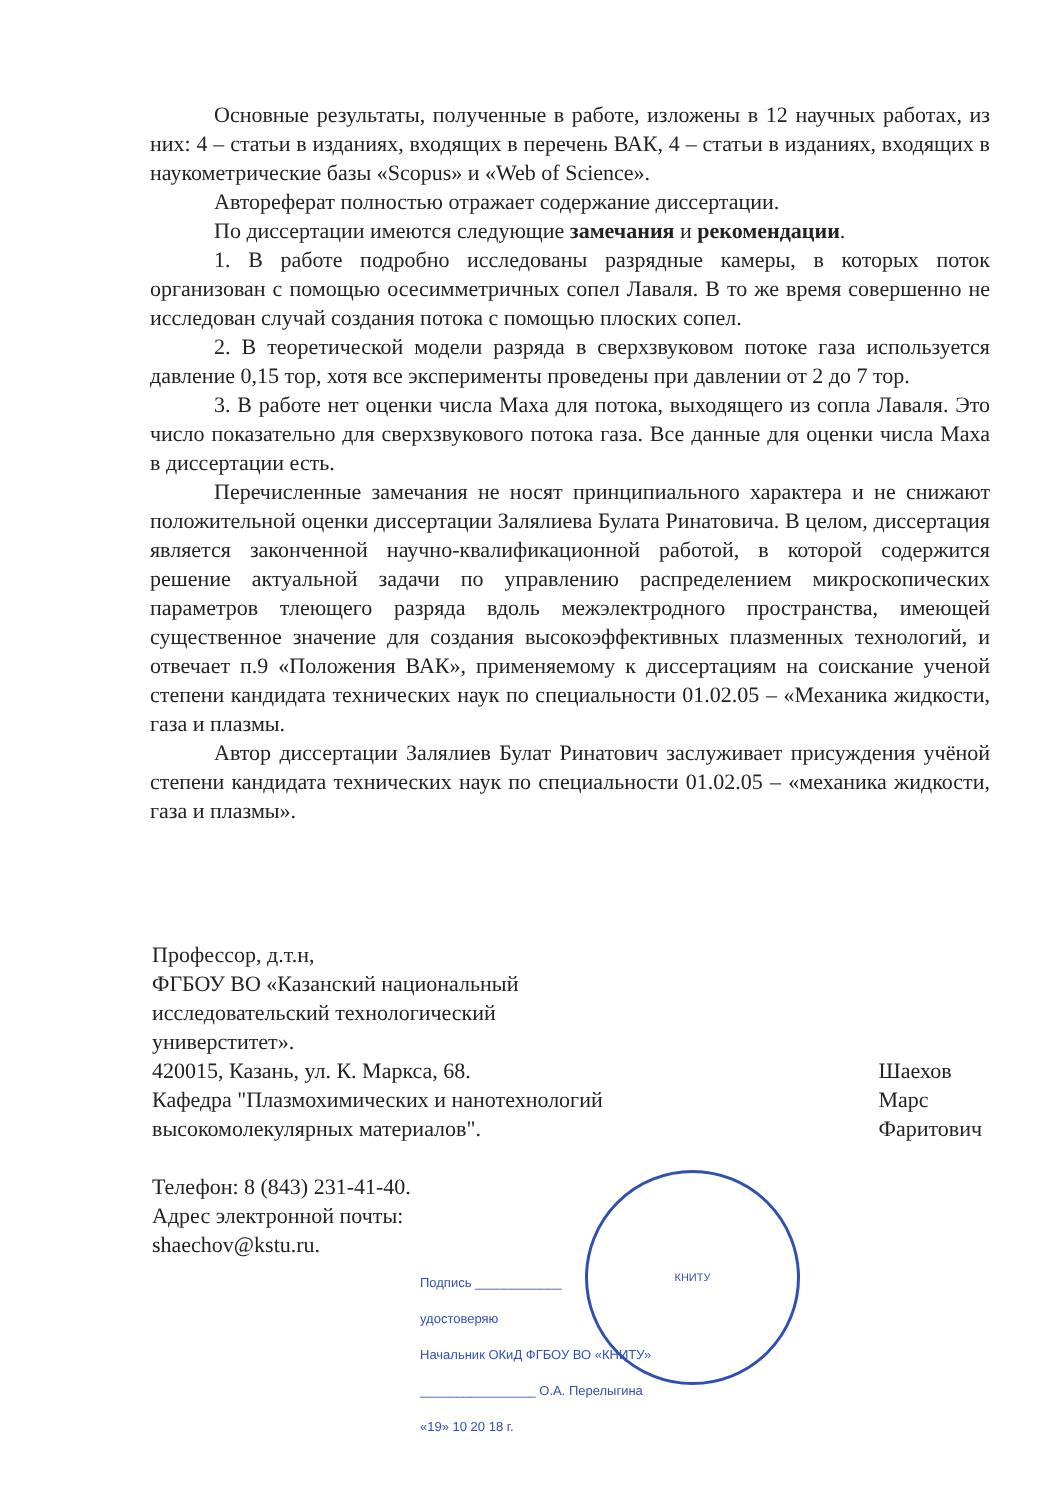Основные результаты, полученные в работе, изложены в 12 научных работах, из них: 4 – статьи в изданиях, входящих в перечень ВАК, 4 – статьи в изданиях, входящих в наукометрические базы «Scopus» и «Web of Science».
Автореферат полностью отражает содержание диссертации.
По диссертации имеются следующие замечания и рекомендации.
1. В работе подробно исследованы разрядные камеры, в которых поток организован с помощью осесимметричных сопел Лаваля. В то же время совершенно не исследован случай создания потока с помощью плоских сопел.
2. В теоретической модели разряда в сверхзвуковом потоке газа используется давление 0,15 тор, хотя все эксперименты проведены при давлении от 2 до 7 тор.
3. В работе нет оценки числа Маха для потока, выходящего из сопла Лаваля. Это число показательно для сверхзвукового потока газа. Все данные для оценки числа Маха в диссертации есть.
Перечисленные замечания не носят принципиального характера и не снижают положительной оценки диссертации Залялиева Булата Ринатовича. В целом, диссертация является законченной научно-квалификационной работой, в которой содержится решение актуальной задачи по управлению распределением микроскопических параметров тлеющего разряда вдоль межэлектродного пространства, имеющей существенное значение для создания высокоэффективных плазменных технологий, и отвечает п.9 «Положения ВАК», применяемому к диссертациям на соискание ученой степени кандидата технических наук по специальности 01.02.05 – «Механика жидкости, газа и плазмы.
Автор диссертации Залялиев Булат Ринатович заслуживает присуждения учёной степени кандидата технических наук по специальности 01.02.05 – «механика жидкости, газа и плазмы».
Профессор, д.т.н,
ФГБОУ ВО «Казанский национальный
исследовательский технологический
универститет».
420015, Казань, ул. К. Маркса, 68.
Кафедра "Плазмохимических и нанотехнологий
высокомолекулярных материалов".
Телефон: 8 (843) 231-41-40.
Адрес электронной почты:
shaechov@kstu.ru.
Шаехов
Марс
Фаритович
КНИТУ
Подпись ____________
удостоверяю
Начальник ОКиД ФГБОУ ВО «КНИТУ»
________________ О.А. Перелыгина
«19» 10 20 18 г.